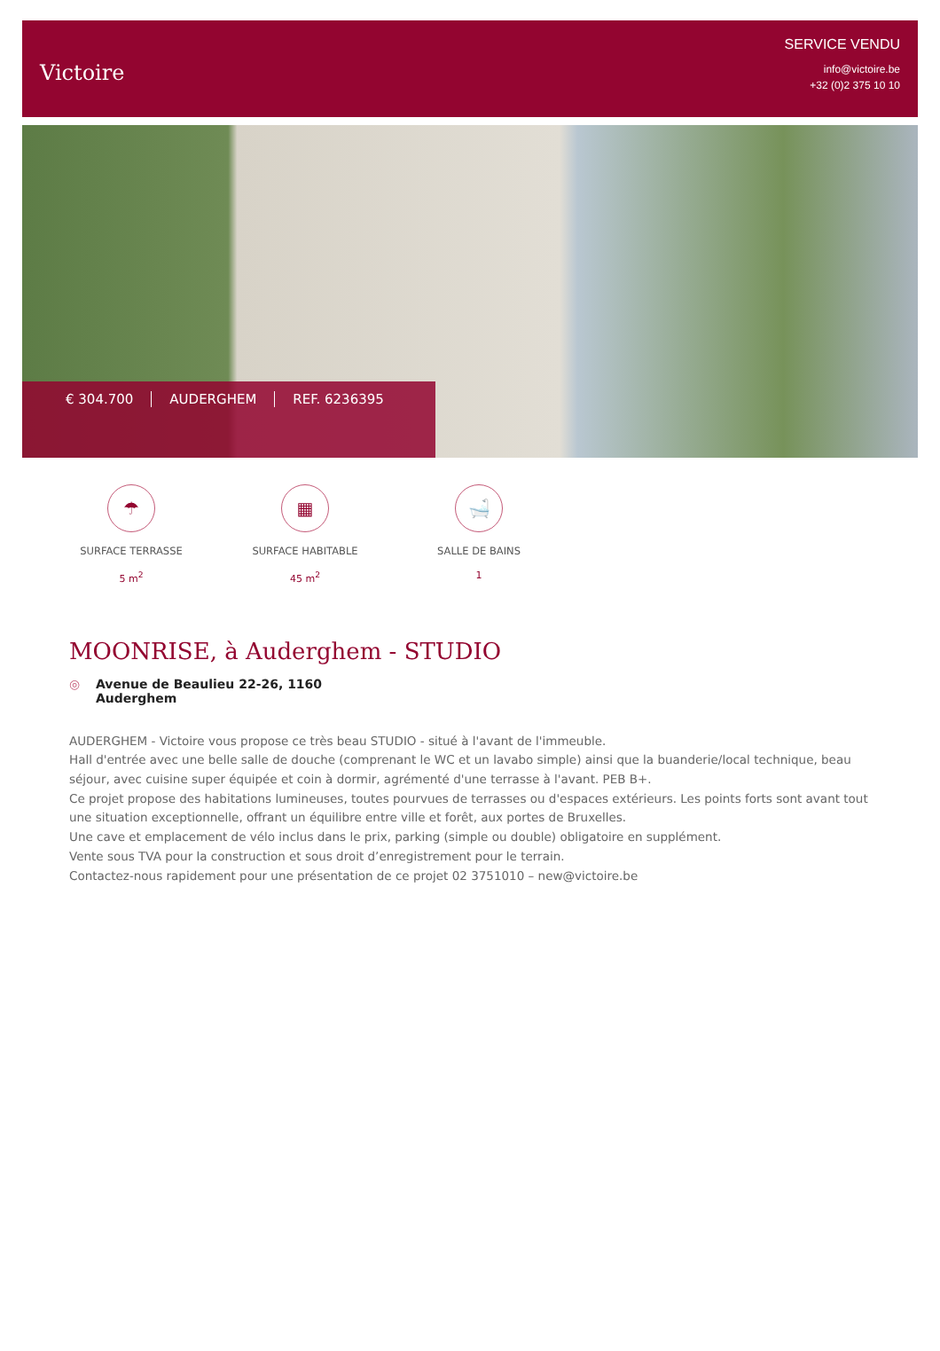Victoire
SERVICE VENDU
info@victoire.be
+32 (0)2 375 10 10
€ 304.700 AUDERGHEM REF. 6236395
☂
SURFACE TERRASSE
5 m<sup>2</sup>
▦
SURFACE HABITABLE
45 m<sup>2</sup>
🛁
SALLE DE BAINS
1
MOONRISE, à Auderghem - STUDIO
◎ Avenue de Beaulieu 22-26, 1160
Auderghem
AUDERGHEM - Victoire vous propose ce très beau STUDIO - situé à l'avant de l'immeuble.
Hall d'entrée avec une belle salle de douche (comprenant le WC et un lavabo simple) ainsi que la buanderie/local technique, beau séjour, avec cuisine super équipée et coin à dormir, agrémenté d'une terrasse à l'avant. PEB B+.
Ce projet propose des habitations lumineuses, toutes pourvues de terrasses ou d'espaces extérieurs. Les points forts sont avant tout une situation exceptionnelle, offrant un équilibre entre ville et forêt, aux portes de Bruxelles.
Une cave et emplacement de vélo inclus dans le prix, parking (simple ou double) obligatoire en supplément.
Vente sous TVA pour la construction et sous droit d’enregistrement pour le terrain.
Contactez-nous rapidement pour une présentation de ce projet 02 3751010 – new@victoire.be